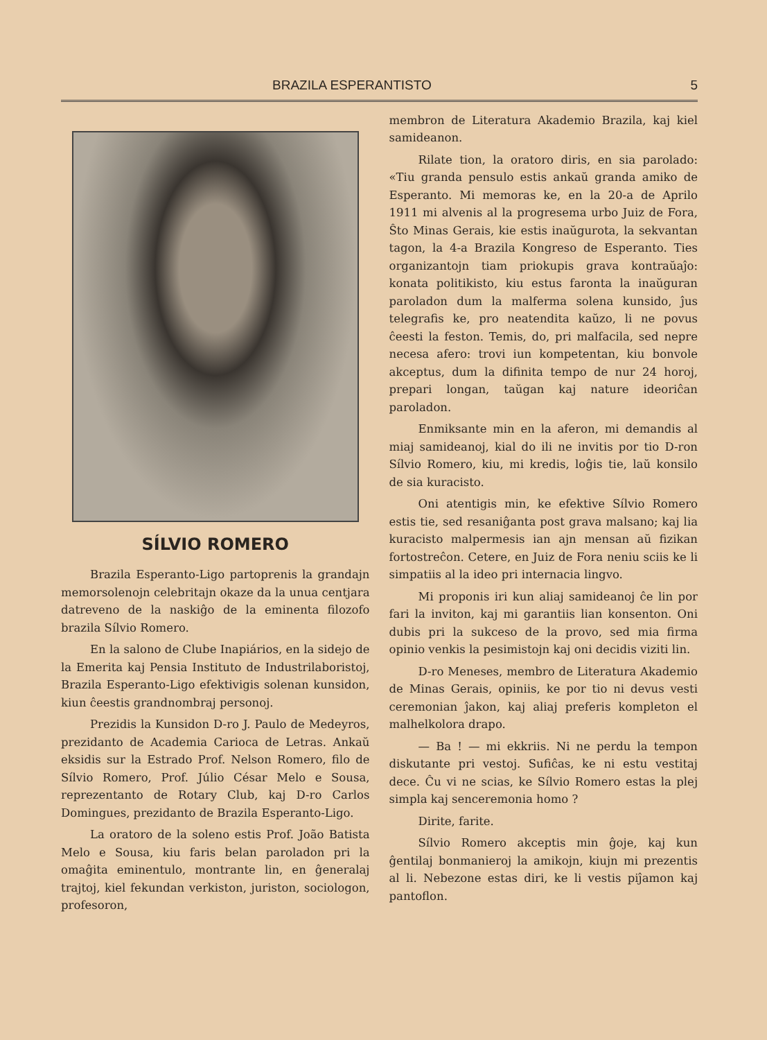BRAZILA ESPERANTISTO 5
SÍLVIO ROMERO
Brazila Esperanto-Ligo partoprenis la grandajn memorsolenojn celebritajn okaze da la unua centjara datreveno de la naskiĝo de la eminenta filozofo brazila Sílvio Romero.
En la salono de Clube Inapiários, en la sidejo de la Emerita kaj Pensia Instituto de Industrilaboristoj, Brazila Esperanto-Ligo efektivigis solenan kunsidon, kiun ĉeestis grandnombraj personoj.
Prezidis la Kunsidon D-ro J. Paulo de Medeyros, prezidanto de Academia Carioca de Letras. Ankaŭ eksidis sur la Estrado Prof. Nelson Romero, filo de Sílvio Romero, Prof. Júlio César Melo e Sousa, reprezentanto de Rotary Club, kaj D-ro Carlos Domingues, prezidanto de Brazila Esperanto-Ligo.
La oratoro de la soleno estis Prof. João Batista Melo e Sousa, kiu faris belan paroladon pri la omaĝita eminentulo, montrante lin, en ĝeneralaj trajtoj, kiel fekundan verkiston, juriston, sociologon, profesoron,
membron de Literatura Akademio Brazila, kaj kiel samideanon.
Rilate tion, la oratoro diris, en sia parolado: «Tiu granda pensulo estis ankaŭ granda amiko de Esperanto. Mi memoras ke, en la 20-a de Aprilo 1911 mi alvenis al la progresema urbo Juiz de Fora, Ŝto Minas Gerais, kie estis inaŭgurota, la sekvantan tagon, la 4-a Brazila Kongreso de Esperanto. Ties organizantojn tiam priokupis grava kontraŭaĵo: konata politikisto, kiu estus faronta la inaŭguran paroladon dum la malferma solena kunsido, ĵus telegrafis ke, pro neatendita kaŭzo, li ne povus ĉeesti la feston. Temis, do, pri malfacila, sed nepre necesa afero: trovi iun kompetentan, kiu bonvole akceptus, dum la difinita tempo de nur 24 horoj, prepari longan, taŭgan kaj nature ideoriĉan paroladon.
Enmiksante min en la aferon, mi demandis al miaj samideanoj, kial do ili ne invitis por tio D-ron Sílvio Romero, kiu, mi kredis, loĝis tie, laŭ konsilo de sia kuracisto.
Oni atentigis min, ke efektive Sílvio Romero estis tie, sed resaniĝanta post grava malsano; kaj lia kuracisto malpermesis ian ajn mensan aŭ fizikan fortostreĉon. Cetere, en Juiz de Fora neniu sciis ke li simpatiis al la ideo pri internacia lingvo.
Mi proponis iri kun aliaj samideanoj ĉe lin por fari la inviton, kaj mi garantiis lian konsenton. Oni dubis pri la sukceso de la provo, sed mia firma opinio venkis la pesimistojn kaj oni decidis viziti lin.
D-ro Meneses, membro de Literatura Akademio de Minas Gerais, opiniis, ke por tio ni devus vesti ceremonian ĵakon, kaj aliaj preferis kompleton el malhelkolora drapo.
— Ba ! — mi ekkriis. Ni ne perdu la tempon diskutante pri vestoj. Sufiĉas, ke ni estu vestitaj dece. Ĉu vi ne scias, ke Sílvio Romero estas la plej simpla kaj senceremonia homo ?
Dirite, farite.
Sílvio Romero akceptis min ĝoje, kaj kun ĝentilaj bonmanieroj la amikojn, kiujn mi prezentis al li. Nebezone estas diri, ke li vestis piĵamon kaj pantoflon.